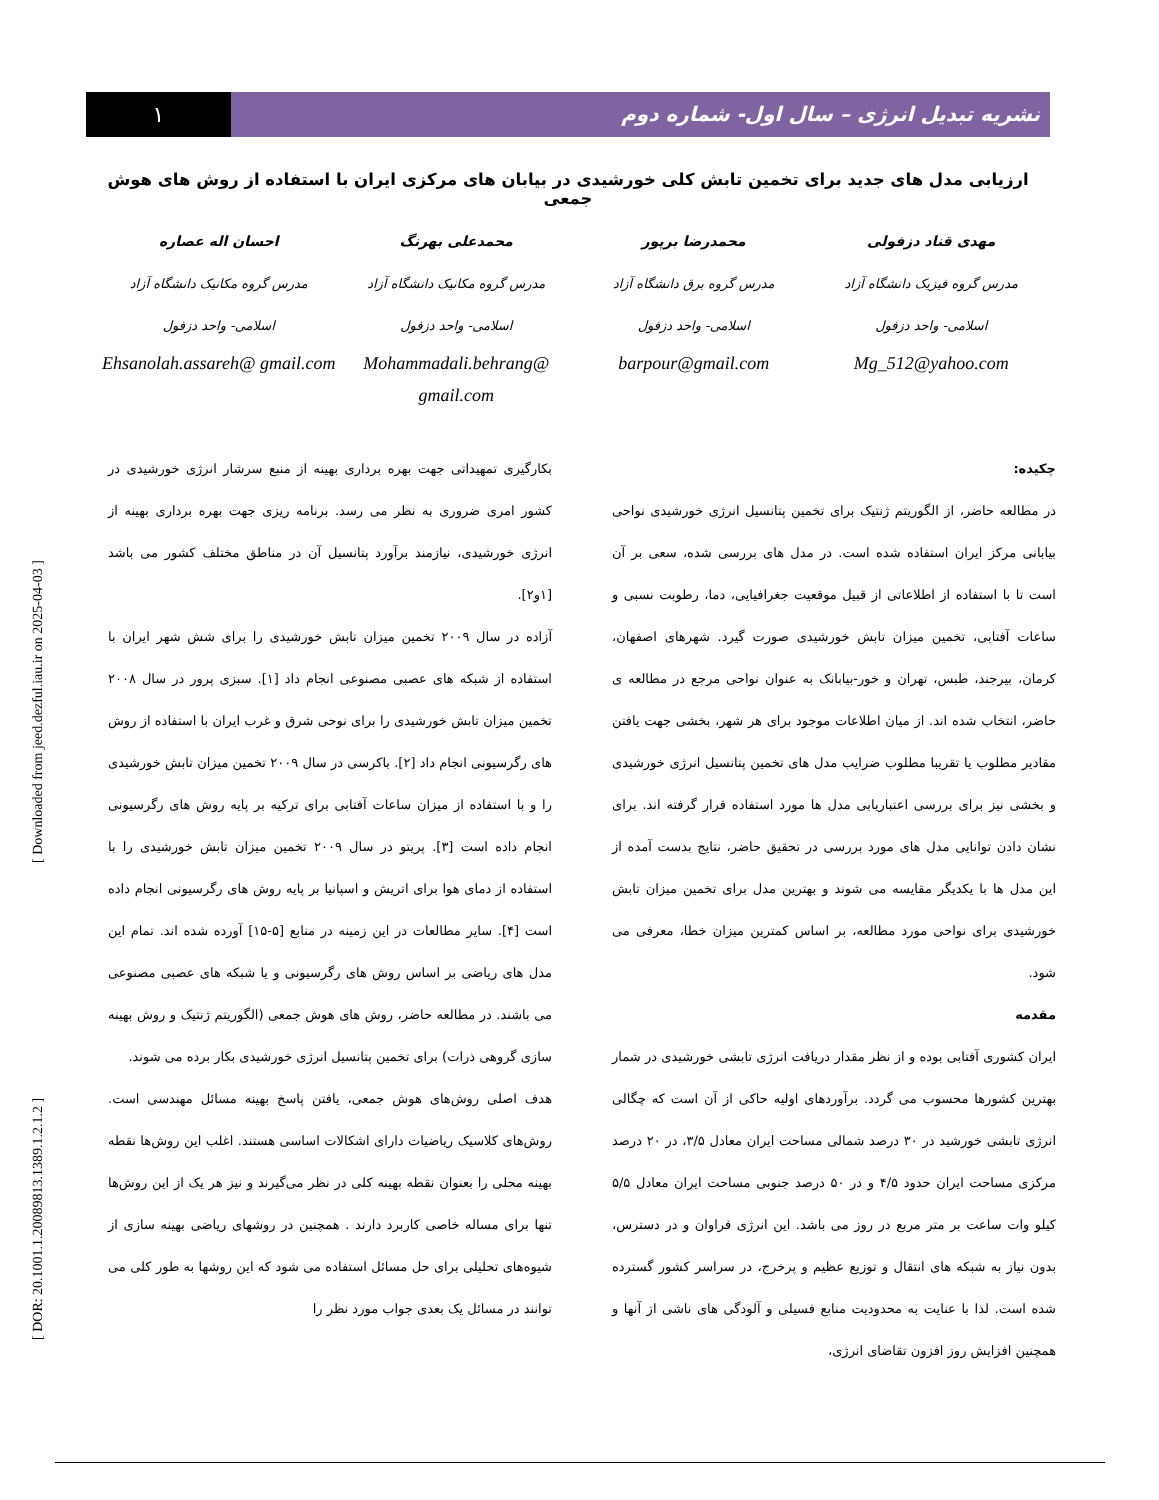[ DOR: 20.1001.1.20089813.1389.1.2.1.2 ] [ Downloaded from jeed.dezful.iau.ir on 2025-04-03 ]
۱ نشریه تبدیل انرژی – سال اول- شماره دوم
ارزیابی مدل های جدید برای تخمین تابش کلی خورشیدی در بیابان های مرکزی ایران با استفاده از روش های هوش جمعی
مهدی قناد دزفولی
مدرس گروه فیزیک دانشگاه آزاد
اسلامی- واحد دزفول
Mg_512@yahoo.com
محمدرضا برپور
مدرس گروه برق دانشگاه آزاد
اسلامی- واحد دزفول
barpour@gmail.com
محمدعلی بهرنگ
مدرس گروه مکانیک دانشگاه آزاد
اسلامی- واحد دزفول
Mohammadali.behrang@ gmail.com
احسان اله عصاره
مدرس گروه مکانیک دانشگاه آزاد
اسلامی- واحد دزفول
Ehsanolah.assareh@ gmail.com
چکیده:
در مطالعه حاضر، از الگوریتم ژنتیک برای تخمین پتانسیل انرژی خورشیدی نواحی بیابانی مرکز ایران استفاده شده است. در مدل های بررسی شده، سعی بر آن است تا با استفاده از اطلاعاتی از قبیل موقعیت جغرافیایی، دما، رطوبت نسبی و ساعات آفتابی، تخمین میزان تابش خورشیدی صورت گیرد. شهرهای اصفهان، کرمان، بیرجند، طبس، تهران و خور-بیابانک به عنوان نواحی مرجع در مطالعه ی حاضر، انتخاب شده اند. از میان اطلاعات موجود برای هر شهر، بخشی جهت یافتن مقادیر مطلوب یا تقریبا مطلوب ضرایب مدل های تخمین پتانسیل انرژی خورشیدی و بخشی نیز برای بررسی اعتباریابی مدل ها مورد استفاده قرار گرفته اند. برای نشان دادن توانایی مدل های مورد بررسی در تحقیق حاضر، نتایج بدست آمده از این مدل ها با یکدیگر مقایسه می شوند و بهترین مدل برای تخمین میزان تابش خورشیدی برای نواحی مورد مطالعه، بر اساس کمترین میزان خطا، معرفی می شود.
مقدمه
ایران کشوری آفتابی بوده و از نظر مقدار دریافت انرژی تابشی خورشیدی در شمار بهترین کشورها محسوب می گردد. برآوردهای اولیه حاکی از آن است که چگالی انرژی تابشی خورشید در ۳۰ درصد شمالی مساحت ایران معادل ۳/۵، در ۲۰ درصد مرکزی مساحت ایران حدود ۴/۵ و در ۵۰ درصد جنوبی مساحت ایران معادل ۵/۵ کیلو وات ساعت بر متر مربع در روز می باشد. این انرژی فراوان و در دسترس، بدون نیاز به شبکه های انتقال و توزیع عظیم و پرخرج، در سراسر کشور گسترده شده است. لذا با عنایت به محدودیت منابع فسیلی و آلودگی های ناشی از آنها و همچنین افزایش روز افزون تقاضای انرژی،
بکارگیری تمهیداتی جهت بهره برداری بهینه از منبع سرشار انرژی خورشیدی در کشور امری ضروری به نظر می رسد. برنامه ریزی جهت بهره برداری بهینه از انرژی خورشیدی، نیازمند برآورد پتانسیل آن در مناطق مختلف کشور می باشد [۱و۲].
آزاده در سال ۲۰۰۹ تخمین میزان تابش خورشیدی را برای شش شهر ایران با استفاده از شبکه های عصبی مصنوعی انجام داد [۱]. سبزی پرور در سال ۲۰۰۸ تخمین میزان تابش خورشیدی را برای نوحی شرق و غرب ایران با استفاده از روش های رگرسیونی انجام داد [۲]. باکرسی در سال ۲۰۰۹ تخمین میزان تابش خورشیدی را و با استفاده از میزان ساعات آفتابی برای ترکیه بر پایه روش های رگرسیونی انجام داده است [۳]. پریتو در سال ۲۰۰۹ تخمین میزان تابش خورشیدی را با استفاده از دمای هوا برای اتریش و اسپانیا بر پایه روش های رگرسیونی انجام داده است [۴]. سایر مطالعات در این زمینه در منابع [۵-۱۵] آورده شده اند. تمام این مدل های ریاضی بر اساس روش های رگرسیونی و یا شبکه های عصبی مصنوعی می باشند. در مطالعه حاضر، روش های هوش جمعی (الگوریتم ژنتیک و روش بهینه سازی گروهی ذرات) برای تخمین پتانسیل انرژی خورشیدی بکار برده می شوند.
هدف اصلی روش‌های هوش جمعی، یافتن پاسخ بهینه مسائل مهندسی است. روش‌های کلاسیک ریاضیات دارای اشکالات اساسی هستند. اغلب این روش‌ها نقطه بهینه محلی را بعنوان نقطه بهینه کلی در نظر می‌گیرند و نیز هر یک از این روش‌ها تنها برای مساله خاصی کاربرد دارند . همچنین در روشهای ریاضی بهینه سازی از شیوه‌های تحلیلی برای حل مسائل استفاده می شود که این روشها به طور کلی می توانند در مسائل یک بعدی جواب مورد نظر را